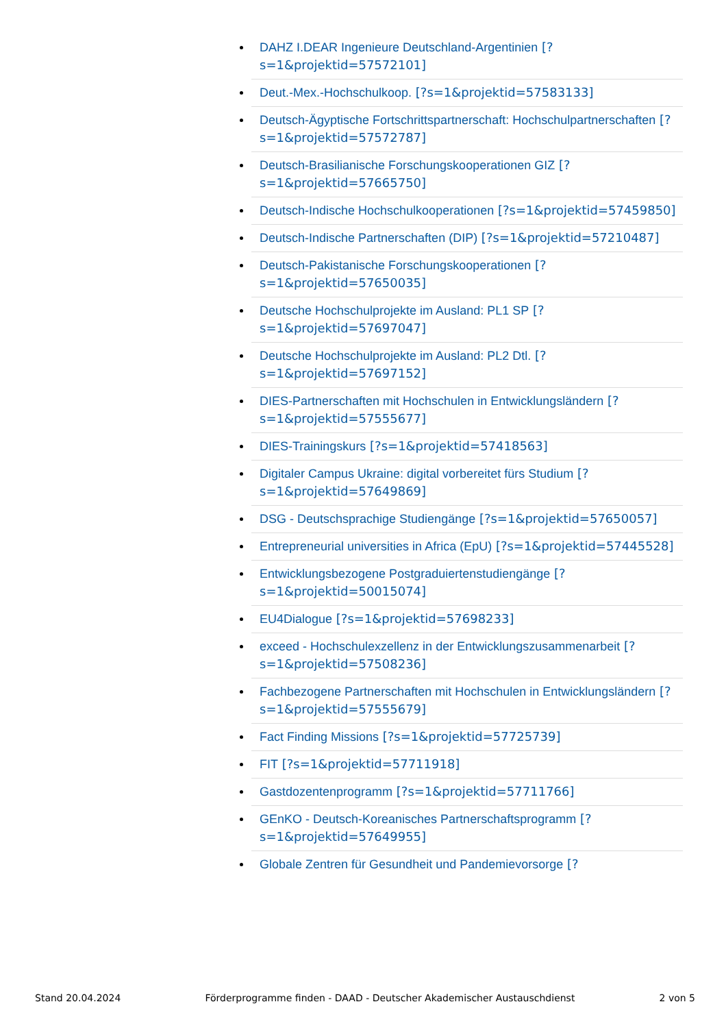DAHZ I.DEAR Ingenieure Deutschland-Argentinien [?s=1&projektid=57572101]
Deut.-Mex.-Hochschulkoop. [?s=1&projektid=57583133]
Deutsch-Ägyptische Fortschrittspartnerschaft: Hochschulpartnerschaften [?s=1&projektid=57572787]
Deutsch-Brasilianische Forschungskooperationen GIZ [?s=1&projektid=57665750]
Deutsch-Indische Hochschulkooperationen [?s=1&projektid=57459850]
Deutsch-Indische Partnerschaften (DIP) [?s=1&projektid=57210487]
Deutsch-Pakistanische Forschungskooperationen [?s=1&projektid=57650035]
Deutsche Hochschulprojekte im Ausland: PL1 SP [?s=1&projektid=57697047]
Deutsche Hochschulprojekte im Ausland: PL2 Dtl. [?s=1&projektid=57697152]
DIES-Partnerschaften mit Hochschulen in Entwicklungsländern [?s=1&projektid=57555677]
DIES-Trainingskurs [?s=1&projektid=57418563]
Digitaler Campus Ukraine: digital vorbereitet fürs Studium [?s=1&projektid=57649869]
DSG - Deutschsprachige Studiengänge [?s=1&projektid=57650057]
Entrepreneurial universities in Africa (EpU) [?s=1&projektid=57445528]
Entwicklungsbezogene Postgraduiertenstudiengänge [?s=1&projektid=50015074]
EU4Dialogue [?s=1&projektid=57698233]
exceed - Hochschulexzellenz in der Entwicklungszusammenarbeit [?s=1&projektid=57508236]
Fachbezogene Partnerschaften mit Hochschulen in Entwicklungsländern [?s=1&projektid=57555679]
Fact Finding Missions [?s=1&projektid=57725739]
FIT [?s=1&projektid=57711918]
Gastdozentenprogramm [?s=1&projektid=57711766]
GEnKO - Deutsch-Koreanisches Partnerschaftsprogramm [?s=1&projektid=57649955]
Globale Zentren für Gesundheit und Pandemievorsorge [?
Stand 20.04.2024 Förderprogramme finden - DAAD - Deutscher Akademischer Austauschdienst 2 von 5